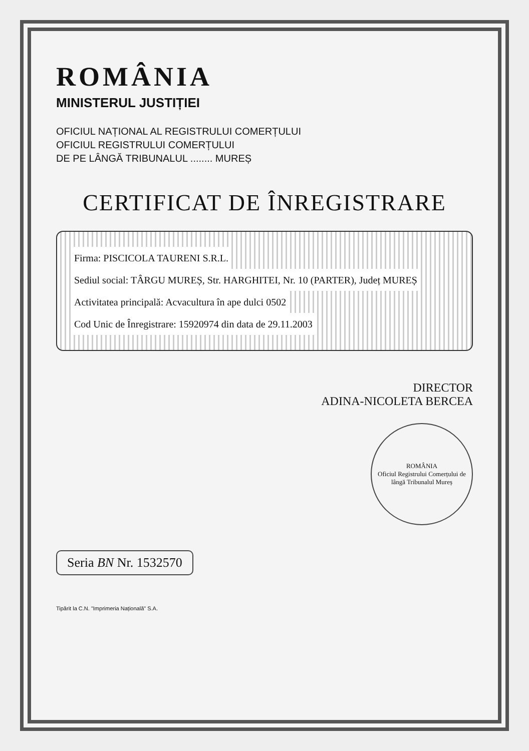ROMÂNIA
MINISTERUL JUSTIȚIEI
OFICIUL NAȚIONAL AL REGISTRULUI COMERȚULUI
OFICIUL REGISTRULUI COMERȚULUI
DE PE LÂNGĂ TRIBUNALUL ........ MUREȘ
CERTIFICAT DE ÎNREGISTRARE
Firma: PISCICOLA TAURENI S.R.L.
Sediul social: TÂRGU MUREȘ, Str. HARGHITEI, Nr. 10 (PARTER), Județ MUREȘ
Activitatea principală: Acvacultura în ape dulci 0502
Cod Unic de Înregistrare: 15920974 din data de 29.11.2003
DIRECTOR
ADINA-NICOLETA BERCEA
ROMÂNIA
Oficiul Registrului Comerțului de lângă Tribunalul Mureș
Seria BN Nr. 1532570
Tipărit la C.N. "Imprimeria Națională" S.A.